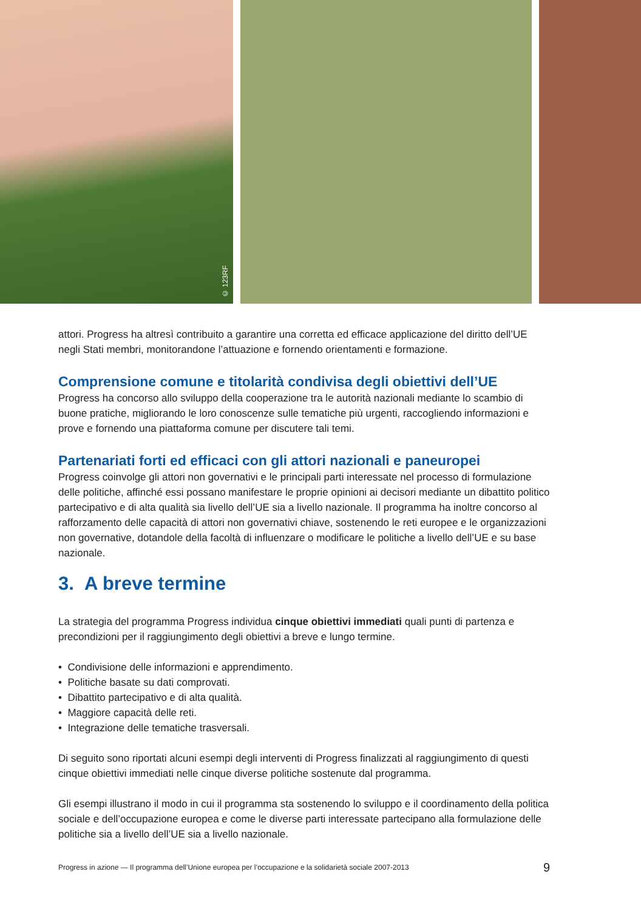© 123RF
attori. Progress ha altresì contribuito a garantire una corretta ed efficace applicazione del diritto dell’UE negli Stati membri, monitorandone l’attuazione e fornendo orientamenti e formazione.
Comprensione comune e titolarità condivisa degli obiettivi dell’UE
Progress ha concorso allo sviluppo della cooperazione tra le autorità nazionali mediante lo scambio di buone pratiche, migliorando le loro conoscenze sulle tematiche più urgenti, raccogliendo informazioni e prove e fornendo una piattaforma comune per discutere tali temi.
Partenariati forti ed efficaci con gli attori nazionali e paneuropei
Progress coinvolge gli attori non governativi e le principali parti interessate nel processo di formulazione delle politiche, affinché essi possano manifestare le proprie opinioni ai decisori mediante un dibattito politico partecipativo e di alta qualità sia livello dell’UE sia a livello nazionale. Il programma ha inoltre concorso al rafforzamento delle capacità di attori non governativi chiave, sostenendo le reti europee e le organizzazioni non governative, dotandole della facoltà di influenzare o modificare le politiche a livello dell’UE e su base nazionale.
3. A breve termine
La strategia del programma Progress individua cinque obiettivi immediati quali punti di partenza e precondizioni per il raggiungimento degli obiettivi a breve e lungo termine.
• Condivisione delle informazioni e apprendimento.
• Politiche basate su dati comprovati.
• Dibattito partecipativo e di alta qualità.
• Maggiore capacità delle reti.
• Integrazione delle tematiche trasversali.
Di seguito sono riportati alcuni esempi degli interventi di Progress finalizzati al raggiungimento di questi cinque obiettivi immediati nelle cinque diverse politiche sostenute dal programma.
Gli esempi illustrano il modo in cui il programma sta sostenendo lo sviluppo e il coordinamento della politica sociale e dell’occupazione europea e come le diverse parti interessate partecipano alla formulazione delle politiche sia a livello dell’UE sia a livello nazionale.
Progress in azione — Il programma dell’Unione europea per l’occupazione e la solidarietà sociale 2007-2013 9